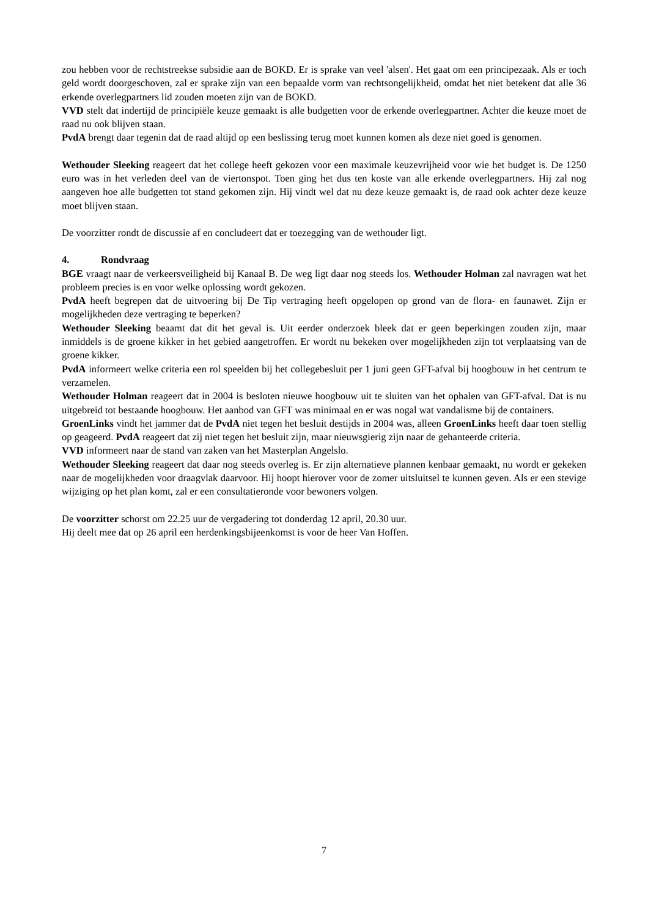zou hebben voor de rechtstreekse subsidie aan de BOKD. Er is sprake van veel 'alsen'. Het gaat om een principezaak. Als er toch geld wordt doorgeschoven, zal er sprake zijn van een bepaalde vorm van rechtsongelijkheid, omdat het niet betekent dat alle 36 erkende overlegpartners lid zouden moeten zijn van de BOKD.
VVD stelt dat indertijd de principiële keuze gemaakt is alle budgetten voor de erkende overlegpartner. Achter die keuze moet de raad nu ook blijven staan.
PvdA brengt daar tegenin dat de raad altijd op een beslissing terug moet kunnen komen als deze niet goed is genomen.
Wethouder Sleeking reageert dat het college heeft gekozen voor een maximale keuzevrijheid voor wie het budget is. De 1250 euro was in het verleden deel van de viertonspot. Toen ging het dus ten koste van alle erkende overlegpartners. Hij zal nog aangeven hoe alle budgetten tot stand gekomen zijn. Hij vindt wel dat nu deze keuze gemaakt is, de raad ook achter deze keuze moet blijven staan.
De voorzitter rondt de discussie af en concludeert dat er toezegging van de wethouder ligt.
4. Rondvraag
BGE vraagt naar de verkeersveiligheid bij Kanaal B. De weg ligt daar nog steeds los. Wethouder Holman zal navragen wat het probleem precies is en voor welke oplossing wordt gekozen.
PvdA heeft begrepen dat de uitvoering bij De Tip vertraging heeft opgelopen op grond van de flora- en faunawet. Zijn er mogelijkheden deze vertraging te beperken?
Wethouder Sleeking beaamt dat dit het geval is. Uit eerder onderzoek bleek dat er geen beperkingen zouden zijn, maar inmiddels is de groene kikker in het gebied aangetroffen. Er wordt nu bekeken over mogelijkheden zijn tot verplaatsing van de groene kikker.
PvdA informeert welke criteria een rol speelden bij het collegebesluit per 1 juni geen GFT-afval bij hoogbouw in het centrum te verzamelen.
Wethouder Holman reageert dat in 2004 is besloten nieuwe hoogbouw uit te sluiten van het ophalen van GFT-afval. Dat is nu uitgebreid tot bestaande hoogbouw. Het aanbod van GFT was minimaal en er was nogal wat vandalisme bij de containers.
GroenLinks vindt het jammer dat de PvdA niet tegen het besluit destijds in 2004 was, alleen GroenLinks heeft daar toen stellig op geageerd. PvdA reageert dat zij niet tegen het besluit zijn, maar nieuwsgierig zijn naar de gehanteerde criteria.
VVD informeert naar de stand van zaken van het Masterplan Angelslo.
Wethouder Sleeking reageert dat daar nog steeds overleg is. Er zijn alternatieve plannen kenbaar gemaakt, nu wordt er gekeken naar de mogelijkheden voor draagvlak daarvoor. Hij hoopt hierover voor de zomer uitsluitsel te kunnen geven. Als er een stevige wijziging op het plan komt, zal er een consultatieronde voor bewoners volgen.
De voorzitter schorst om 22.25 uur de vergadering tot donderdag 12 april, 20.30 uur.
Hij deelt mee dat op 26 april een herdenkingsbijeenkomst is voor de heer Van Hoffen.
7